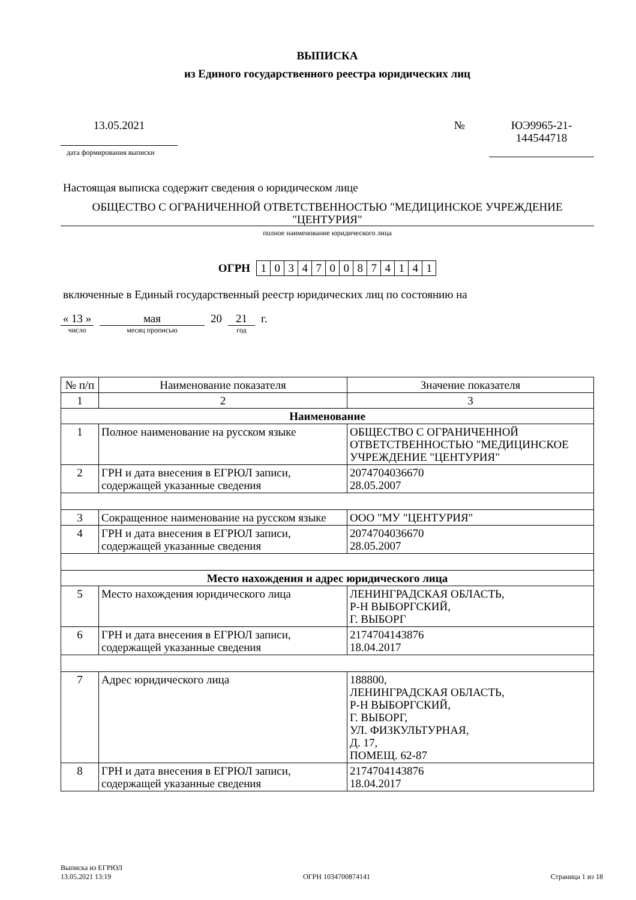ВЫПИСКА
из Единого государственного реестра юридических лиц
13.05.2021
дата формирования выписки
№
ЮЭ9965-21-
144544718
Настоящая выписка содержит сведения о юридическом лице
ОБЩЕСТВО С ОГРАНИЧЕННОЙ ОТВЕТСТВЕННОСТЬЮ "МЕДИЦИНСКОЕ УЧРЕЖДЕНИЕ "ЦЕНТУРИЯ"
полное наименование юридического лица
ОГРН
| 1 | 0 | 3 | 4 | 7 | 0 | 0 | 8 | 7 | 4 | 1 | 4 | 1 |
включенные в Единый государственный реестр юридических лиц по состоянию на
« 13 »
число
мая
месяц прописью
20 21
год
г.
| № п/п | Наименование показателя | Значение показателя |
| --- | --- | --- |
| 1 | 2 | 3 |
| Наименование | | |
| 1 | Полное наименование на русском языке | ОБЩЕСТВО С ОГРАНИЧЕННОЙ ОТВЕТСТВЕННОСТЬЮ "МЕДИЦИНСКОЕ УЧРЕЖДЕНИЕ "ЦЕНТУРИЯ" |
| 2 | ГРН и дата внесения в ЕГРЮЛ записи, содержащей указанные сведения | 2074704036670 28.05.2007 |
| 3 | Сокращенное наименование на русском языке | ООО "МУ "ЦЕНТУРИЯ" |
| 4 | ГРН и дата внесения в ЕГРЮЛ записи, содержащей указанные сведения | 2074704036670 28.05.2007 |
| Место нахождения и адрес юридического лица | | |
| 5 | Место нахождения юридического лица | ЛЕНИНГРАДСКАЯ ОБЛАСТЬ, Р-Н ВЫБОРГСКИЙ, Г. ВЫБОРГ |
| 6 | ГРН и дата внесения в ЕГРЮЛ записи, содержащей указанные сведения | 2174704143876 18.04.2017 |
| 7 | Адрес юридического лица | 188800, ЛЕНИНГРАДСКАЯ ОБЛАСТЬ, Р-Н ВЫБОРГСКИЙ, Г. ВЫБОРГ, УЛ. ФИЗКУЛЬТУРНАЯ, Д. 17, ПОМЕЩ. 62-87 |
| 8 | ГРН и дата внесения в ЕГРЮЛ записи, содержащей указанные сведения | 2174704143876 18.04.2017 |
Выписка из ЕГРЮЛ
13.05.2021 13:19
ОГРН 1034700874141
Страница 1 из 18